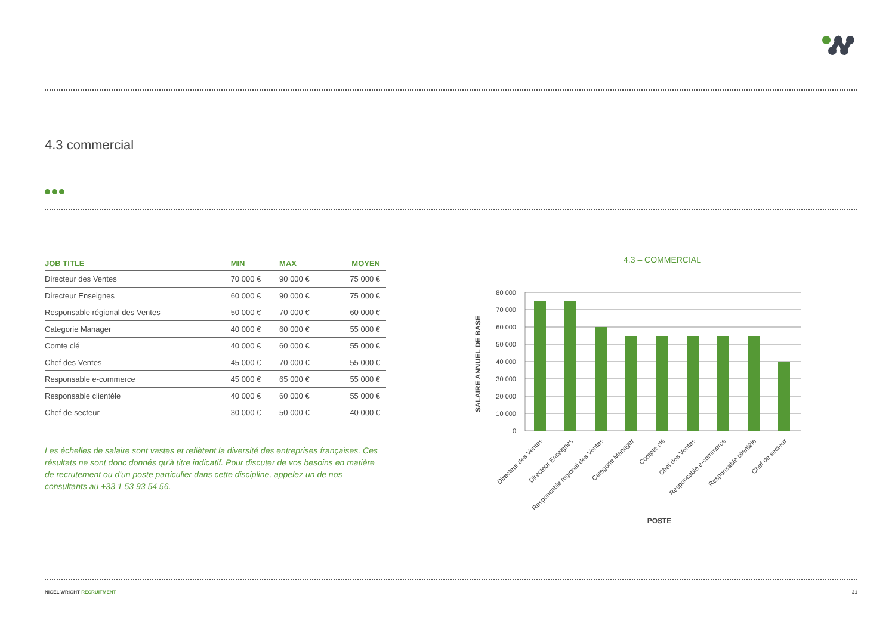4.3 commercial
| JOB TITLE | MIN | MAX | MOYEN |
| --- | --- | --- | --- |
| Directeur des Ventes | 70 000 € | 90 000 € | 75 000 € |
| Directeur Enseignes | 60 000 € | 90 000 € | 75 000 € |
| Responsable régional des Ventes | 50 000 € | 70 000 € | 60 000 € |
| Categorie Manager | 40 000 € | 60 000 € | 55 000 € |
| Comte clé | 40 000 € | 60 000 € | 55 000 € |
| Chef des Ventes | 45 000 € | 70 000 € | 55 000 € |
| Responsable e-commerce | 45 000 € | 65 000 € | 55 000 € |
| Responsable clientèle | 40 000 € | 60 000 € | 55 000 € |
| Chef de secteur | 30 000 € | 50 000 € | 40 000 € |
Les échelles de salaire sont vastes et reflètent la diversité des entreprises françaises. Ces résultats ne sont donc donnés qu'à titre indicatif. Pour discuter de vos besoins en matière de recrutement ou d'un poste particulier dans cette discipline, appelez un de nos consultants au +33 1 53 93 54 56.
4.3 – COMMERCIAL
80 000
70 000
60 000
50 000
40 000
30 000
20 000
10 000
0
Directeur des Ventes
Directeur Enseignes
Responsable régional des Ventes
Categorie Manager
Compte clé
Chef des Ventes
Responsable e-commerce
Responsable clientèle
Chef de secteur
POSTE
SALAIRE ANNUEL DE BASE
NIGEL WRIGHT RECRUITMENT 21